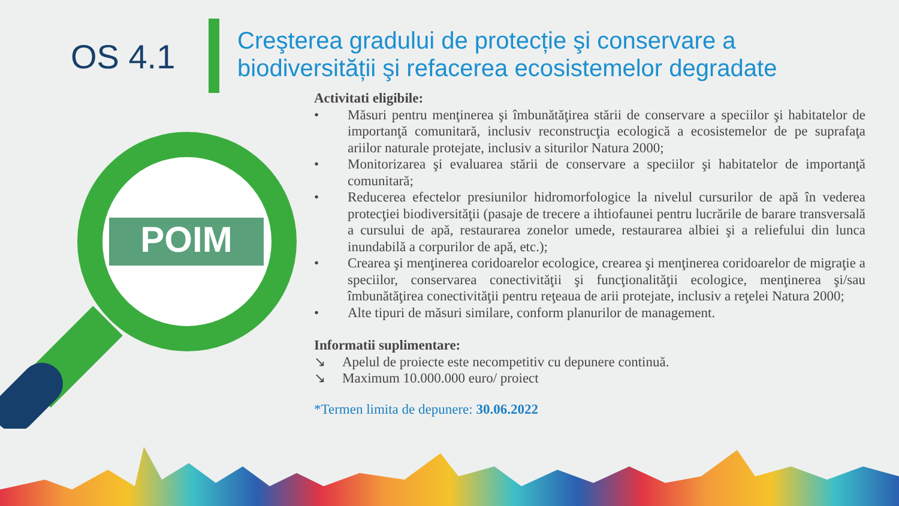OS 4.1
Creşterea gradului de protecție şi conservare a biodiversității şi refacerea ecosistemelor degradate
POIM
Activitati eligibile:
• Măsuri pentru menţinerea şi îmbunătăţirea stării de conservare a speciilor şi habitatelor de importanţă comunitară, inclusiv reconstrucţia ecologică a ecosistemelor de pe suprafaţa ariilor naturale protejate, inclusiv a siturilor Natura 2000;
• Monitorizarea şi evaluarea stării de conservare a speciilor şi habitatelor de importanţă comunitară;
• Reducerea efectelor presiunilor hidromorfologice la nivelul cursurilor de apă în vederea protecţiei biodiversităţii (pasaje de trecere a ihtiofaunei pentru lucrările de barare transversală a cursului de apă, restaurarea zonelor umede, restaurarea albiei şi a reliefului din lunca inundabilă a corpurilor de apă, etc.);
• Crearea şi menţinerea coridoarelor ecologice, crearea şi menţinerea coridoarelor de migraţie a speciilor, conservarea conectivităţii şi funcţionalităţii ecologice, menţinerea şi/sau îmbunătăţirea conectivităţii pentru reţeaua de arii protejate, inclusiv a reţelei Natura 2000;
• Alte tipuri de măsuri similare, conform planurilor de management.
Informatii suplimentare:
↘ Apelul de proiecte este necompetitiv cu depunere continuă.
↘ Maximum 10.000.000 euro/ proiect
*Termen limita de depunere: 30.06.2022